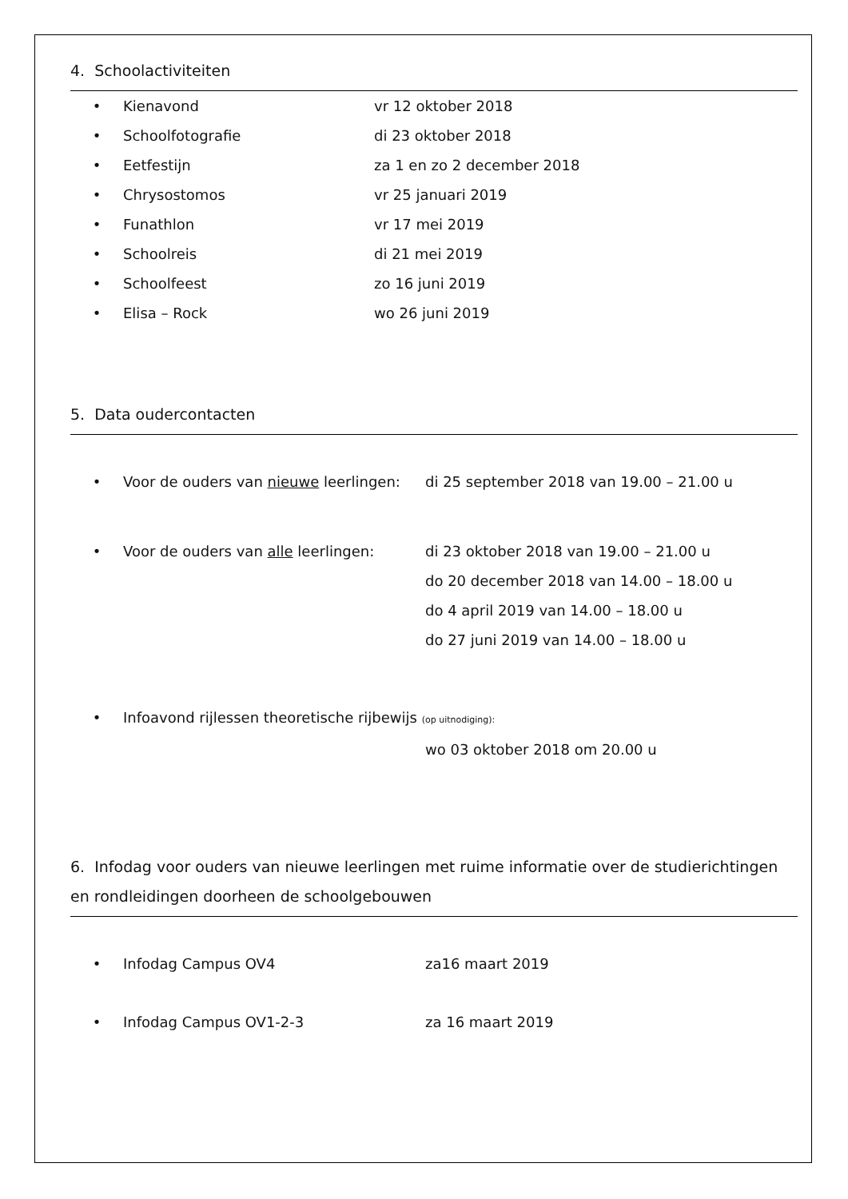4. Schoolactiviteiten
• Kienavond vr 12 oktober 2018
• Schoolfotografie di 23 oktober 2018
• Eetfestijn za 1 en zo 2 december 2018
• Chrysostomos vr 25 januari 2019
• Funathlon vr 17 mei 2019
• Schoolreis di 21 mei 2019
• Schoolfeest zo 16 juni 2019
• Elisa – Rock wo 26 juni 2019
5. Data oudercontacten
• Voor de ouders van nieuwe leerlingen: di 25 september 2018 van 19.00 – 21.00 u
• Voor de ouders van alle leerlingen: di 23 oktober 2018 van 19.00 – 21.00 u
do 20 december 2018 van 14.00 – 18.00 u
do 4 april 2019 van 14.00 – 18.00 u
do 27 juni 2019 van 14.00 – 18.00 u
• Infoavond rijlessen theoretische rijbewijs (op uitnodiging):
wo 03 oktober 2018 om 20.00 u
6. Infodag voor ouders van nieuwe leerlingen met ruime informatie over de studierichtingen en rondleidingen doorheen de schoolgebouwen
• Infodag Campus OV4 za16 maart 2019
• Infodag Campus OV1-2-3 za 16 maart 2019